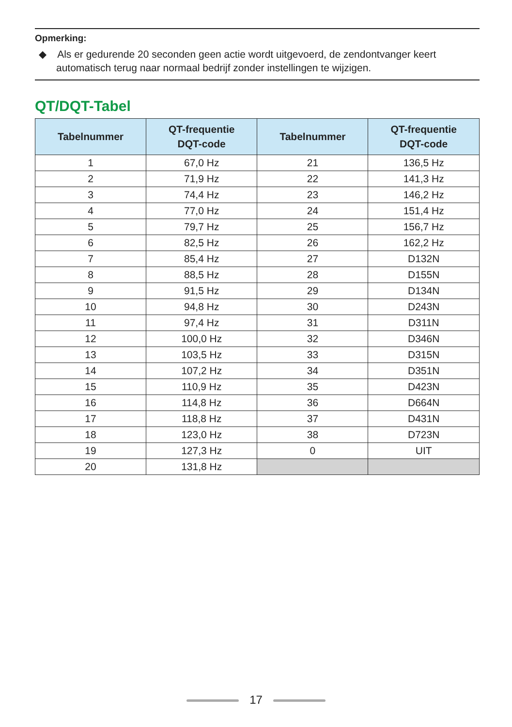Opmerking:
◆ Als er gedurende 20 seconden geen actie wordt uitgevoerd, de zendontvanger keert automatisch terug naar normaal bedrijf zonder instellingen te wijzigen.
QT/DQT-Tabel
| Tabelnummer | QT-frequentie DQT-code | Tabelnummer | QT-frequentie DQT-code |
| --- | --- | --- | --- |
| 1 | 67,0 Hz | 21 | 136,5 Hz |
| 2 | 71,9 Hz | 22 | 141,3 Hz |
| 3 | 74,4 Hz | 23 | 146,2 Hz |
| 4 | 77,0 Hz | 24 | 151,4 Hz |
| 5 | 79,7 Hz | 25 | 156,7 Hz |
| 6 | 82,5 Hz | 26 | 162,2 Hz |
| 7 | 85,4 Hz | 27 | D132N |
| 8 | 88,5 Hz | 28 | D155N |
| 9 | 91,5 Hz | 29 | D134N |
| 10 | 94,8 Hz | 30 | D243N |
| 11 | 97,4 Hz | 31 | D311N |
| 12 | 100,0 Hz | 32 | D346N |
| 13 | 103,5 Hz | 33 | D315N |
| 14 | 107,2 Hz | 34 | D351N |
| 15 | 110,9 Hz | 35 | D423N |
| 16 | 114,8 Hz | 36 | D664N |
| 17 | 118,8 Hz | 37 | D431N |
| 18 | 123,0 Hz | 38 | D723N |
| 19 | 127,3 Hz | 0 | UIT |
| 20 | 131,8 Hz | | |
17